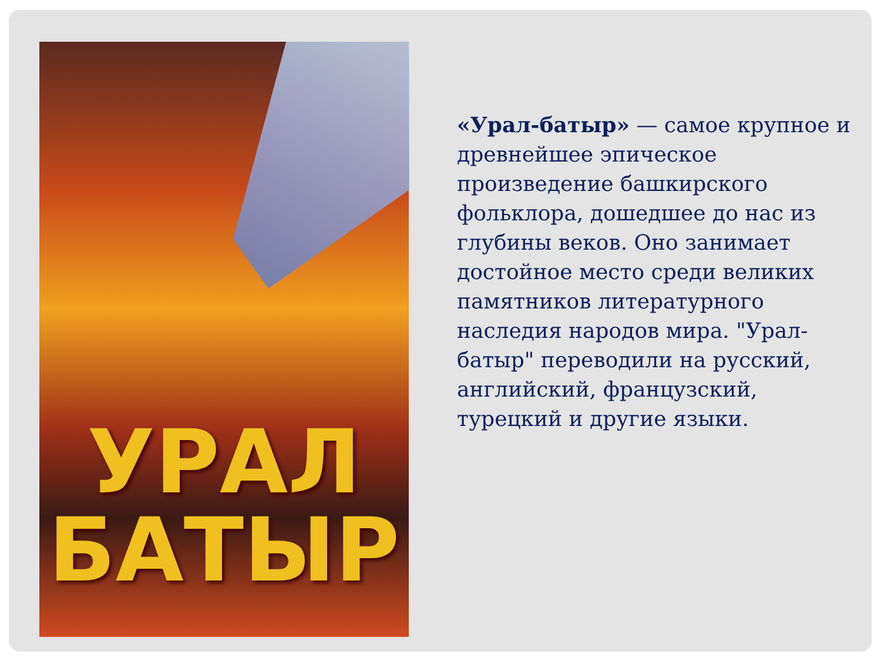УРАЛ
БАТЫР
«Урал-батыр» — самое крупное и древнейшее эпическое произведение башкирского фольклора, дошедшее до нас из глубины веков. Оно занимает достойное место среди великих памятников литературного наследия народов мира. "Урал-батыр" переводили на русский, английский, французский, турецкий и другие языки.